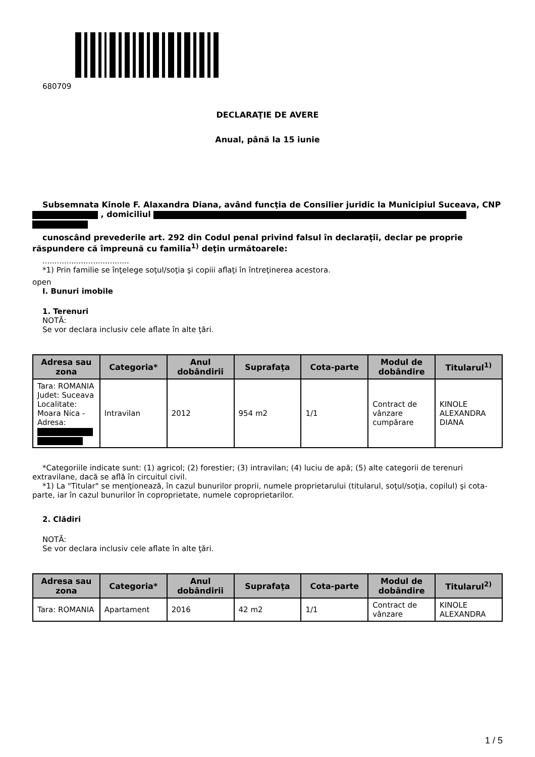680709
DECLARAŢIE DE AVERE
Anual, până la 15 iunie
Subsemnata Kinole F. Alaxandra Diana, având funcţia de Consilier juridic la Municipiul Suceava, CNP , domiciliul
cunoscând prevederile art. 292 din Codul penal privind falsul în declaraţii, declar pe proprie răspundere că împreună cu familia<sup>1)</sup> deţin următoarele:
....................................
*1) Prin familie se înţelege soţul/soţia şi copiii aflaţi în întreţinerea acestora.
open
I. Bunuri imobile
1. Terenuri
NOTĂ:
Se vor declara inclusiv cele aflate în alte ţări.
| Adresa sau zona | Categoria* | Anul dobândirii | Suprafaţa | Cota-parte | Modul de dobândire | Titularul<sup>1)</sup> |
| --- | --- | --- | --- | --- | --- | --- |
| Tara: ROMANIA Judet: Suceava Localitate: Moara Nica - Adresa: | Intravilan | 2012 | 954 m2 | 1/1 | Contract de vânzare cumpărare | KINOLE ALEXANDRA DIANA |
*Categoriile indicate sunt: (1) agricol; (2) forestier; (3) intravilan; (4) luciu de apă; (5) alte categorii de terenuri extravilane, dacă se află în circuitul civil.
*1) La "Titular" se menţionează, în cazul bunurilor proprii, numele proprietarului (titularul, soţul/soţia, copilul) şi cota-parte, iar în cazul bunurilor în coproprietate, numele coproprietarilor.
2. Clădiri
NOTĂ:
Se vor declara inclusiv cele aflate în alte ţări.
| Adresa sau zona | Categoria* | Anul dobândirii | Suprafaţa | Cota-parte | Modul de dobândire | Titularul<sup>2)</sup> |
| --- | --- | --- | --- | --- | --- | --- |
| Tara: ROMANIA | Apartament | 2016 | 42 m2 | 1/1 | Contract de vânzare | KINOLE ALEXANDRA |
1 / 5